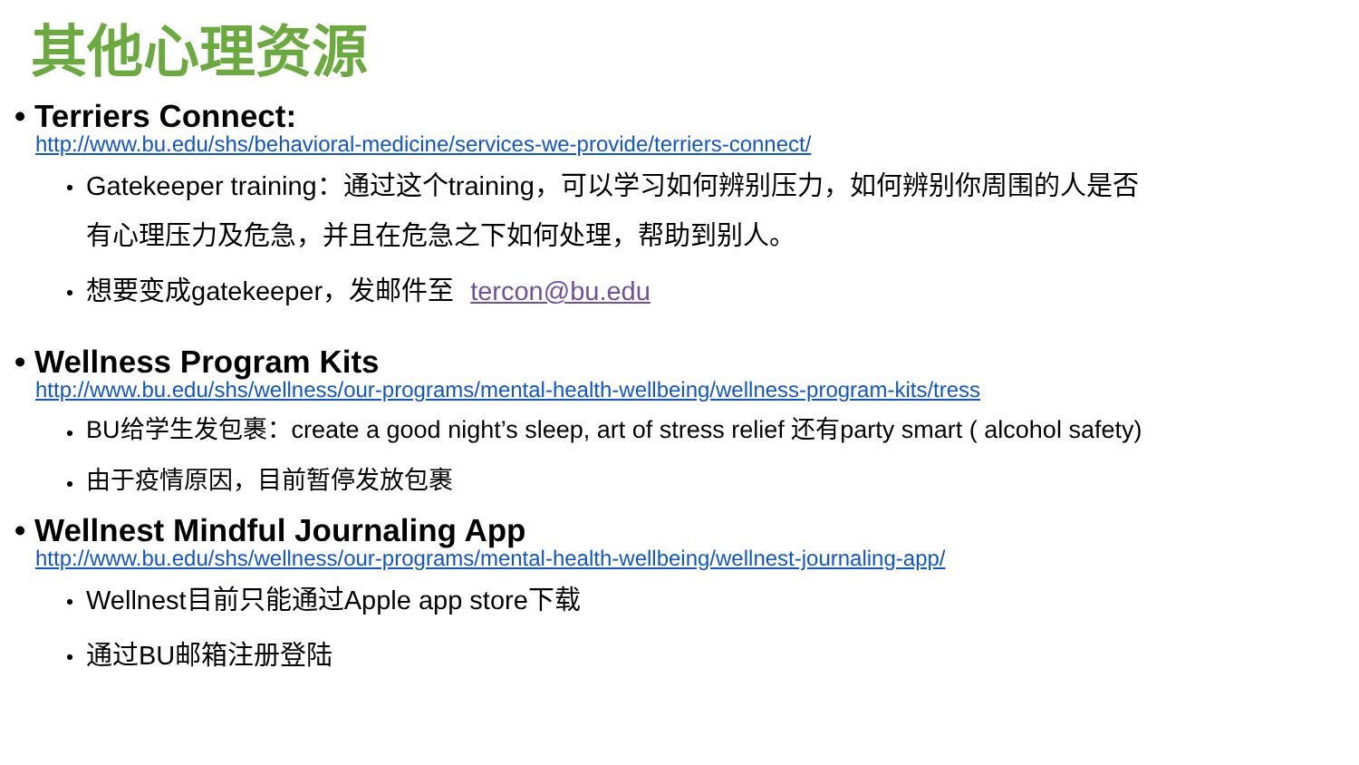其他心理资源
• Terriers Connect:
http://www.bu.edu/shs/behavioral-medicine/services-we-provide/terriers-connect/
Gatekeeper training：通过这个training，可以学习如何辨别压力，如何辨别你周围的人是否有心理压力及危急，并且在危急之下如何处理，帮助到别人。
想要变成gatekeeper，发邮件至 tercon@bu.edu
• Wellness Program Kits
http://www.bu.edu/shs/wellness/our-programs/mental-health-wellbeing/wellness-program-kits/tress
BU给学生发包裹：create a good night’s sleep, art of stress relief 还有party smart ( alcohol safety)
由于疫情原因，目前暂停发放包裹
• Wellnest Mindful Journaling App
http://www.bu.edu/shs/wellness/our-programs/mental-health-wellbeing/wellnest-journaling-app/
Wellnest目前只能通过Apple app store下载
通过BU邮箱注册登陆